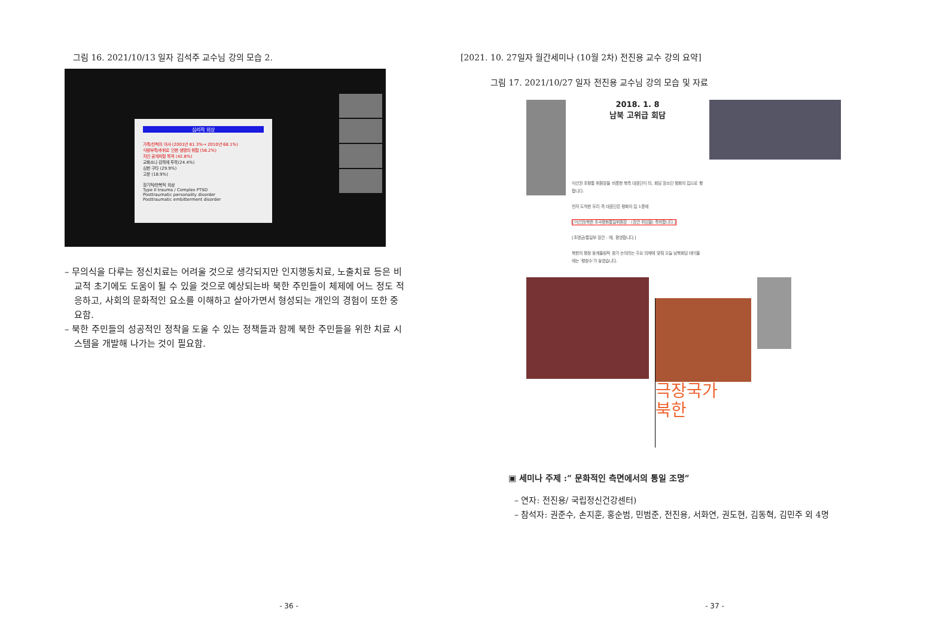그림 16. 2021/10/13 일자 김석주 교수님 강의 모습 2.
심리적 외상
가족/친척의 아사 (2001년 81.3%→ 2010년 68.1%)
식량부족/추위로 인한 생명의 위협 (58.2%)
지인 공개처형 목격 (42.8%)
교화소나 감옥에 투옥(24.4%)
심한 구타 (29.9%)
고문 (18.9%)
장기적/반복적 외상
Type II trauma / Complex PTSD
Posttraumatic personality disorder
Posttraumatic embitterment disorder
– 무의식을 다루는 정신치료는 어려울 것으로 생각되지만 인지행동치료, 노출치료 등은 비교적 초기에도 도움이 될 수 있을 것으로 예상되는바 북한 주민들이 체제에 어느 정도 적응하고, 사회의 문화적인 요소를 이해하고 살아가면서 형성되는 개인의 경험이 또한 중요함.
– 북한 주민들의 성공적인 정착을 도울 수 있는 정책들과 함께 북한 주민들을 위한 치료 시스템을 개발해 나가는 것이 필요함.
- 36 -
[2021. 10. 27일자 월간세미나 (10월 2차) 전진용 교수 강의 요약]
그림 17. 2021/10/27 일자 전진용 교수님 강의 모습 및 자료
2018. 1. 8
남북 고위급 회담
이선권 조평통 위원장을 비롯한 북측 대표단이 뒤, 회담 장소인 평화의 집으로 향합니다.
먼저 도착한 우리 측 대표단은 평화의 집 1층에
[이선권/북한 조국평화통일위원장 : (장관 취임을) 축하합니다.]
[조명균/통일부 장관 : 예, 환영합니다.]
북한의 평창 동계올림픽 참가 논의라는 주요 의제에 맞춰 오늘 남북회담 테이블에는 '평창수'가 놓였습니다.
극장국가
북한
▣ 세미나 주제 :“ 문화적인 측면에서의 통일 조명”
– 연자: 전진용/ 국립정신건강센터)
– 참석자: 권준수, 손지훈, 홍순범, 민범준, 전진용, 서화연, 권도현, 김동혁, 김민주 외 4명
- 37 -